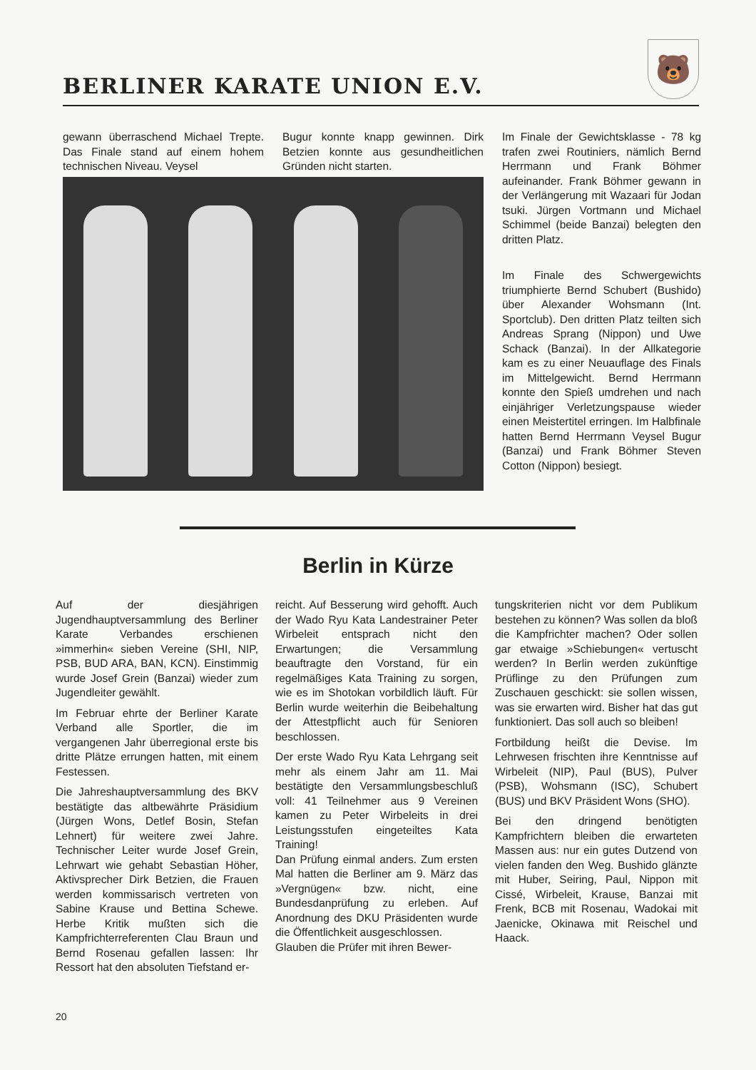BERLINER KARATE UNION E.V.
🐻
gewann überraschend Michael Trepte. Das Finale stand auf einem hohem technischen Niveau. Veysel
Bugur konnte knapp gewinnen. Dirk Betzien konnte aus gesundheitlichen Gründen nicht starten.
Im Finale der Gewichtsklasse - 78 kg trafen zwei Routiniers, nämlich Bernd Herrmann und Frank Böhmer aufeinander. Frank Böhmer gewann in der Verlängerung mit Wazaari für Jodan tsuki. Jürgen Vortmann und Michael Schimmel (beide Banzai) belegten den dritten Platz.
Im Finale des Schwergewichts triumphierte Bernd Schubert (Bushido) über Alexander Wohsmann (Int. Sportclub). Den dritten Platz teilten sich Andreas Sprang (Nippon) und Uwe Schack (Banzai). In der Allkategorie kam es zu einer Neuauflage des Finals im Mittelgewicht. Bernd Herrmann konnte den Spieß umdrehen und nach einjähriger Verletzungspause wieder einen Meistertitel erringen. Im Halbfinale hatten Bernd Herrmann Veysel Bugur (Banzai) und Frank Böhmer Steven Cotton (Nippon) besiegt.
Berlin in Kürze
Auf der diesjährigen Jugendhauptversammlung des Berliner Karate Verbandes erschienen »immerhin« sieben Vereine (SHI, NIP, PSB, BUD ARA, BAN, KCN). Einstimmig wurde Josef Grein (Banzai) wieder zum Jugendleiter gewählt.
Im Februar ehrte der Berliner Karate Verband alle Sportler, die im vergangenen Jahr überregional erste bis dritte Plätze errungen hatten, mit einem Festessen.
Die Jahreshauptversammlung des BKV bestätigte das altbewährte Präsidium (Jürgen Wons, Detlef Bosin, Stefan Lehnert) für weitere zwei Jahre. Technischer Leiter wurde Josef Grein, Lehrwart wie gehabt Sebastian Höher, Aktivsprecher Dirk Betzien, die Frauen werden kommissarisch vertreten von Sabine Krause und Bettina Schewe. Herbe Kritik mußten sich die Kampfrichterreferenten Clau Braun und Bernd Rosenau gefallen lassen: Ihr Ressort hat den absoluten Tiefstand er-
reicht. Auf Besserung wird gehofft. Auch der Wado Ryu Kata Landestrainer Peter Wirbeleit entsprach nicht den Erwartungen; die Versammlung beauftragte den Vorstand, für ein regelmäßiges Kata Training zu sorgen, wie es im Shotokan vorbildlich läuft. Für Berlin wurde weiterhin die Beibehaltung der Attestpflicht auch für Senioren beschlossen.
Der erste Wado Ryu Kata Lehrgang seit mehr als einem Jahr am 11. Mai bestätigte den Versammlungsbeschluß voll: 41 Teilnehmer aus 9 Vereinen kamen zu Peter Wirbeleits in drei Leistungsstufen eingeteiltes Kata Training!
Dan Prüfung einmal anders. Zum ersten Mal hatten die Berliner am 9. März das »Vergnügen« bzw. nicht, eine Bundesdanprüfung zu erleben. Auf Anordnung des DKU Präsidenten wurde die Öffentlichkeit ausgeschlossen.
Glauben die Prüfer mit ihren Bewer-
tungskriterien nicht vor dem Publikum bestehen zu können? Was sollen da bloß die Kampfrichter machen? Oder sollen gar etwaige »Schiebungen« vertuscht werden? In Berlin werden zukünftige Prüflinge zu den Prüfungen zum Zuschauen geschickt: sie sollen wissen, was sie erwarten wird. Bisher hat das gut funktioniert. Das soll auch so bleiben!
Fortbildung heißt die Devise. Im Lehrwesen frischten ihre Kenntnisse auf Wirbeleit (NIP), Paul (BUS), Pulver (PSB), Wohsmann (ISC), Schubert (BUS) und BKV Präsident Wons (SHO).
Bei den dringend benötigten Kampfrichtern bleiben die erwarteten Massen aus: nur ein gutes Dutzend von vielen fanden den Weg. Bushido glänzte mit Huber, Seiring, Paul, Nippon mit Cissé, Wirbeleit, Krause, Banzai mit Frenk, BCB mit Rosenau, Wadokai mit Jaenicke, Okinawa mit Reischel und Haack.
20